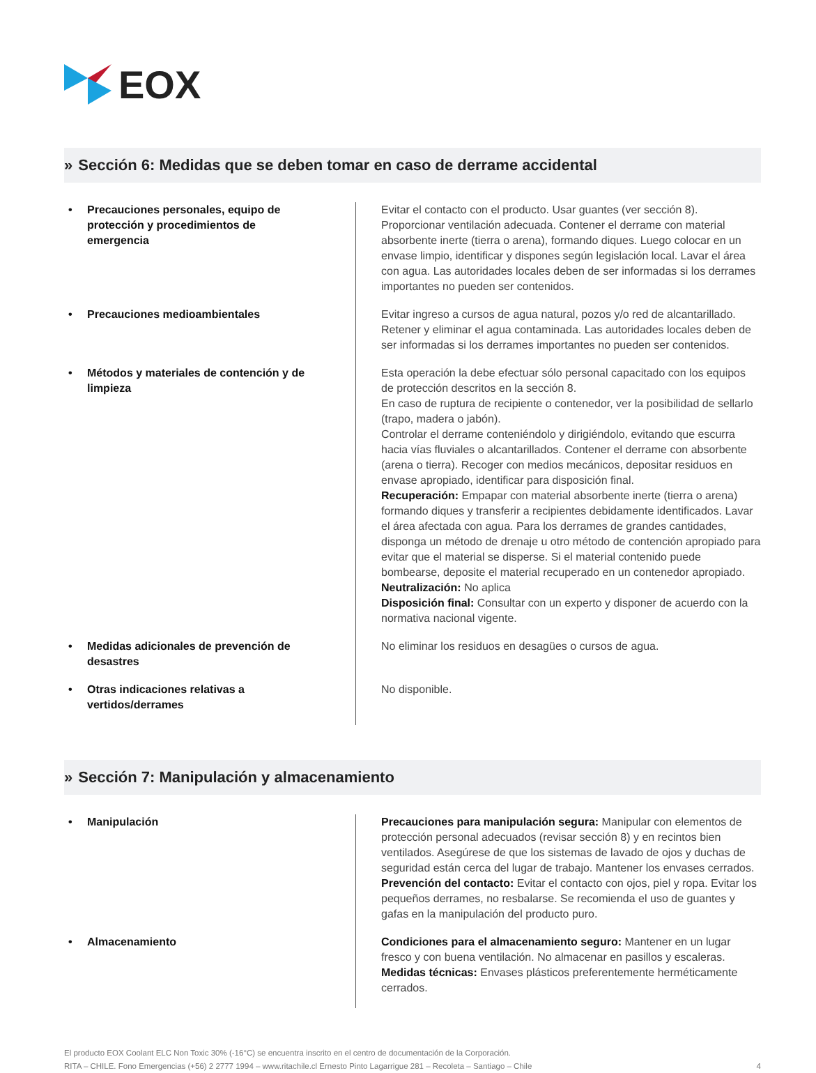EOX
» Sección 6: Medidas que se deben tomar en caso de derrame accidental
| • Precauciones personales, equipo de protección y procedimientos de emergencia | Evitar el contacto con el producto. Usar guantes (ver sección 8). Proporcionar ventilación adecuada. Contener el derrame con material absorbente inerte (tierra o arena), formando diques. Luego colocar en un envase limpio, identificar y dispones según legislación local. Lavar el área con agua. Las autoridades locales deben de ser informadas si los derrames importantes no pueden ser contenidos. |
| • Precauciones medioambientales | Evitar ingreso a cursos de agua natural, pozos y/o red de alcantarillado. Retener y eliminar el agua contaminada. Las autoridades locales deben de ser informadas si los derrames importantes no pueden ser contenidos. |
| • Métodos y materiales de contención y de limpieza | Esta operación la debe efectuar sólo personal capacitado con los equipos de protección descritos en la sección 8. En caso de ruptura de recipiente o contenedor, ver la posibilidad de sellarlo (trapo, madera o jabón). Controlar el derrame conteniéndolo y dirigiéndolo, evitando que escurra hacia vías fluviales o alcantarillados. Contener el derrame con absorbente (arena o tierra). Recoger con medios mecánicos, depositar residuos en envase apropiado, identificar para disposición final. Recuperación: Empapar con material absorbente inerte (tierra o arena) formando diques y transferir a recipientes debidamente identificados. Lavar el área afectada con agua. Para los derrames de grandes cantidades, disponga un método de drenaje u otro método de contención apropiado para evitar que el material se disperse. Si el material contenido puede bombearse, deposite el material recuperado en un contenedor apropiado. Neutralización: No aplica Disposición final: Consultar con un experto y disponer de acuerdo con la normativa nacional vigente. |
| • Medidas adicionales de prevención de desastres | No eliminar los residuos en desagües o cursos de agua. |
| • Otras indicaciones relativas a vertidos/derrames | No disponible. |
» Sección 7: Manipulación y almacenamiento
| • Manipulación | Precauciones para manipulación segura: Manipular con elementos de protección personal adecuados (revisar sección 8) y en recintos bien ventilados. Asegúrese de que los sistemas de lavado de ojos y duchas de seguridad están cerca del lugar de trabajo. Mantener los envases cerrados. Prevención del contacto: Evitar el contacto con ojos, piel y ropa. Evitar los pequeños derrames, no resbalarse. Se recomienda el uso de guantes y gafas en la manipulación del producto puro. |
| • Almacenamiento | Condiciones para el almacenamiento seguro: Mantener en un lugar fresco y con buena ventilación. No almacenar en pasillos y escaleras. Medidas técnicas: Envases plásticos preferentemente herméticamente cerrados. |
El producto EOX Coolant ELC Non Toxic 30% (-16°C) se encuentra inscrito en el centro de documentación de la Corporación.
RITA – CHILE. Fono Emergencias (+56) 2 2777 1994 – www.ritachile.cl Ernesto Pinto Lagarrigue 281 – Recoleta – Santiago – Chile
4